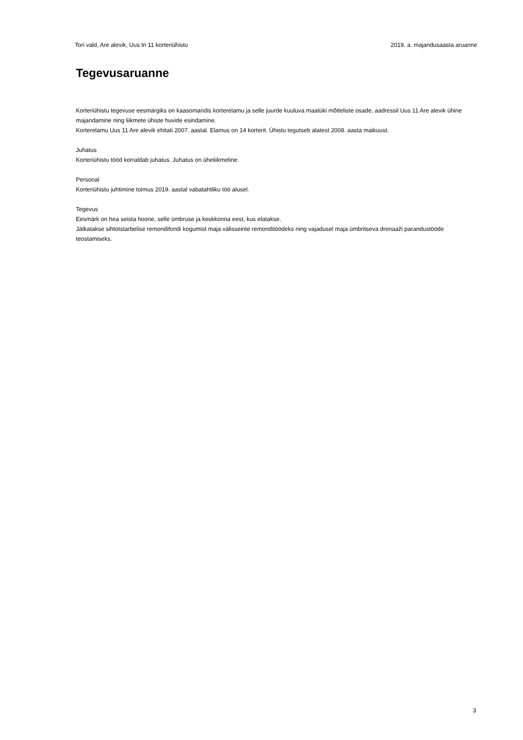Tori vald, Are alevik, Uus tn 11 korteriühistu 2019. a. majandusaasta aruanne
Tegevusaruanne
Korteriühistu tegevuse eesmärgiks on kaasomandis korterelamu ja selle juurde kuuluva maatüki mõtteliste osade, aadressil Uus 11 Are alevik ühine majandamine ning liikmete ühiste huvide esindamine.
Korterelamu Uus 11 Are alevik ehitati 2007. aastal. Elamus on 14 korterit. Ühistu tegutseb alatest 2008. aasta maikuust.
Juhatus
Korteriühistu tööd korraldab juhatus. Juhatus on üheliikmeline.
Personal
Korteriühistu juhtimine toimus 2019. aastal vabatahtliku töö alusel.
Tegevus
Eesmärk on hea seista hoone, selle ümbruse ja keskkonna eest, kus elatakse.
Jätkatakse sihtotstarbelise remondifondi kogumist maja välisseinte remonditöödeks ning vajadusel maja ümbritseva drenaaži parandustööde teostamiseks.
3